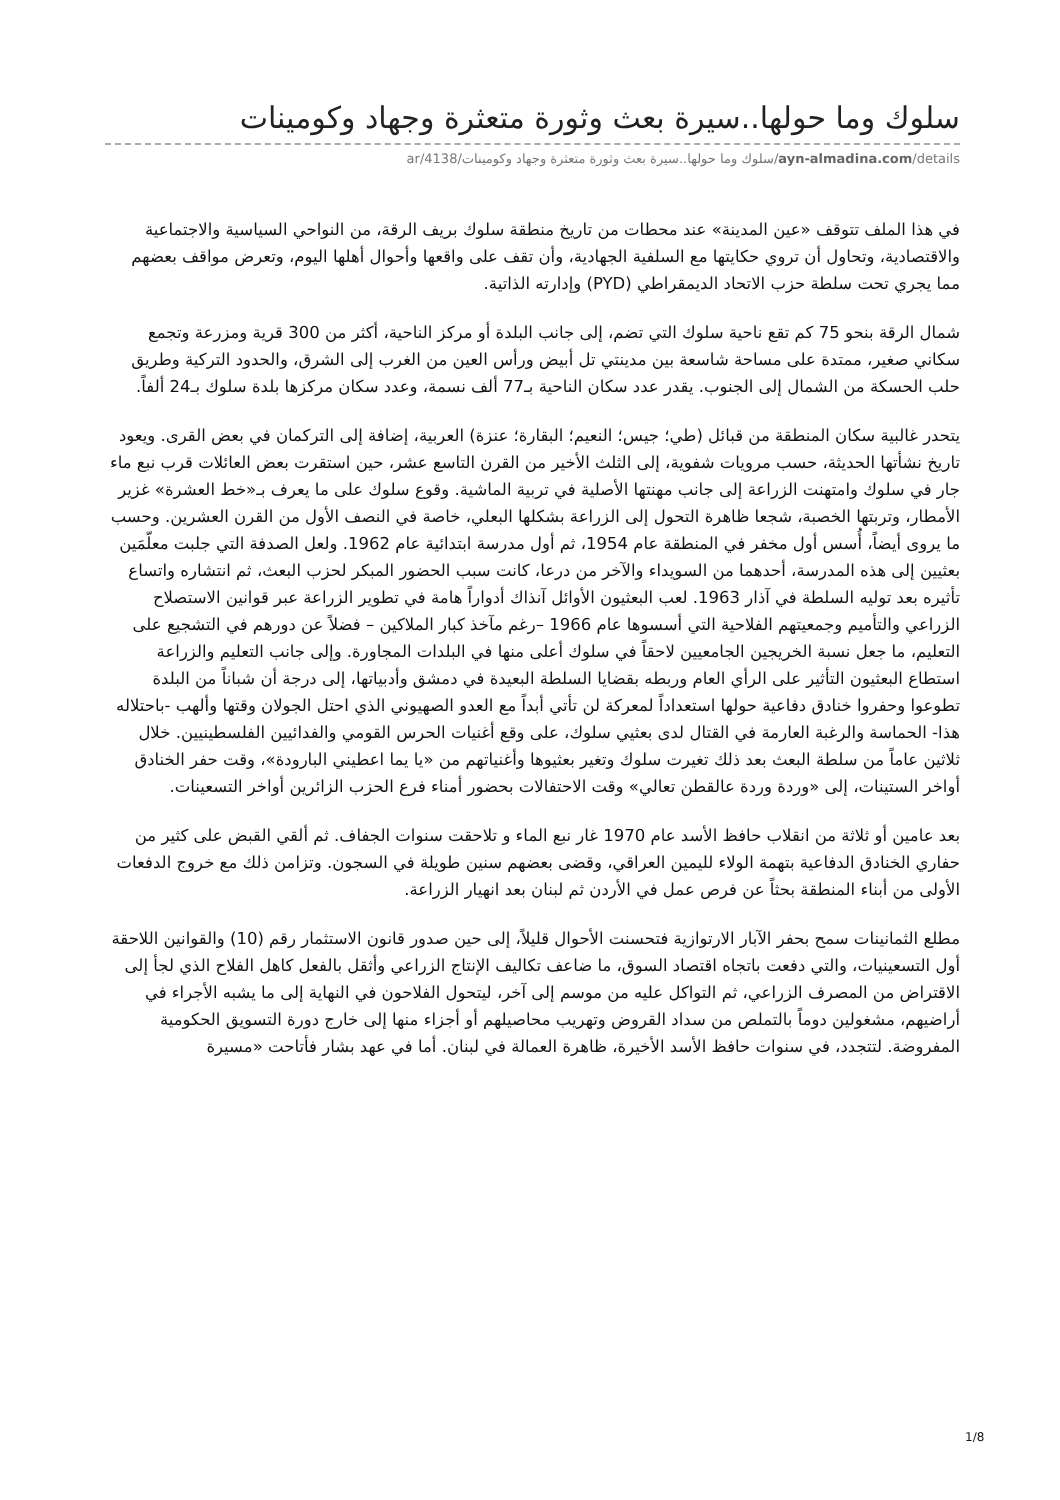سلوك وما حولها..سيرة بعث وثورة متعثرة وجهاد وكومينات
ayn-almadina.com/details/سلوك وما حولها..سيرة بعث وثورة متعثرة وجهاد وكومينات/4138/ar
في هذا الملف تتوقف «عين المدينة» عند محطات من تاريخ منطقة سلوك بريف الرقة، من النواحي السياسية والاجتماعية والاقتصادية، وتحاول أن تروي حكايتها مع السلفية الجهادية، وأن تقف على واقعها وأحوال أهلها اليوم، وتعرض مواقف بعضهم مما يجري تحت سلطة حزب الاتحاد الديمقراطي (PYD) وإدارته الذاتية.
شمال الرقة بنحو 75 كم تقع ناحية سلوك التي تضم، إلى جانب البلدة أو مركز الناحية، أكثر من 300 قرية ومزرعة وتجمع سكاني صغير، ممتدة على مساحة شاسعة بين مدينتي تل أبيض ورأس العين من الغرب إلى الشرق، والحدود التركية وطريق حلب الحسكة من الشمال إلى الجنوب. يقدر عدد سكان الناحية بـ77 ألف نسمة، وعدد سكان مركزها بلدة سلوك بـ24 ألفاً.
يتحدر غالبية سكان المنطقة من قبائل (طي؛ جيس؛ النعيم؛ البقارة؛ عنزة) العربية، إضافة إلى التركمان في بعض القرى. ويعود تاريخ نشأتها الحديثة، حسب مرويات شفوية، إلى الثلث الأخير من القرن التاسع عشر، حين استقرت بعض العائلات قرب نبع ماء جار في سلوك وامتهنت الزراعة إلى جانب مهنتها الأصلية في تربية الماشية. وقوع سلوك على ما يعرف بـ«خط العشرة» غزير الأمطار، وتربتها الخصبة، شجعا ظاهرة التحول إلى الزراعة بشكلها البعلي، خاصة في النصف الأول من القرن العشرين. وحسب ما يروى أيضاً، أُسس أول مخفر في المنطقة عام 1954، ثم أول مدرسة ابتدائية عام 1962. ولعل الصدفة التي جلبت معلّمَين بعثيين إلى هذه المدرسة، أحدهما من السويداء والآخر من درعا، كانت سبب الحضور المبكر لحزب البعث، ثم انتشاره واتساع تأثيره بعد توليه السلطة في آذار 1963. لعب البعثيون الأوائل آنذاك أدواراً هامة في تطوير الزراعة عبر قوانين الاستصلاح الزراعي والتأميم وجمعيتهم الفلاحية التي أسسوها عام 1966 –رغم مآخذ كبار الملاكين – فضلاً عن دورهم في التشجيع على التعليم، ما جعل نسبة الخريجين الجامعيين لاحقاً في سلوك أعلى منها في البلدات المجاورة. وإلى جانب التعليم والزراعة استطاع البعثيون التأثير على الرأي العام وربطه بقضايا السلطة البعيدة في دمشق وأدبياتها، إلى درجة أن شباناً من البلدة تطوعوا وحفروا خنادق دفاعية حولها استعداداً لمعركة لن تأتي أبداً مع العدو الصهيوني الذي احتل الجولان وقتها وألهب -باحتلاله هذا- الحماسة والرغبة العارمة في القتال لدى بعثيي سلوك، على وقع أغنيات الحرس القومي والفدائيين الفلسطينيين. خلال ثلاثين عاماً من سلطة البعث بعد ذلك تغيرت سلوك وتغير بعثيوها وأغنياتهم من «يا يما اعطيني البارودة»، وقت حفر الخنادق أواخر الستينات، إلى «وردة وردة عالقطن تعالي» وقت الاحتفالات بحضور أمناء فرع الحزب الزائرين أواخر التسعينات.
بعد عامين أو ثلاثة من انقلاب حافظ الأسد عام 1970 غار نبع الماء و تلاحقت سنوات الجفاف. ثم ألقي القبض على كثير من حفاري الخنادق الدفاعية بتهمة الولاء لليمين العراقي، وقضى بعضهم سنين طويلة في السجون. وتزامن ذلك مع خروج الدفعات الأولى من أبناء المنطقة بحثاً عن فرص عمل في الأردن ثم لبنان بعد انهيار الزراعة.
مطلع الثمانينات سمح بحفر الآبار الارتوازية فتحسنت الأحوال قليلاً، إلى حين صدور قانون الاستثمار رقم (10) والقوانين اللاحقة أول التسعينيات، والتي دفعت باتجاه اقتصاد السوق، ما ضاعف تكاليف الإنتاج الزراعي وأثقل بالفعل كاهل الفلاح الذي لجأ إلى الاقتراض من المصرف الزراعي، ثم التواكل عليه من موسم إلى آخر، ليتحول الفلاحون في النهاية إلى ما يشبه الأجراء في أراضيهم، مشغولين دوماً بالتملص من سداد القروض وتهريب محاصيلهم أو أجزاء منها إلى خارج دورة التسويق الحكومية المفروضة. لتتجدد، في سنوات حافظ الأسد الأخيرة، ظاهرة العمالة في لبنان. أما في عهد بشار فأتاحت «مسيرة
1/8